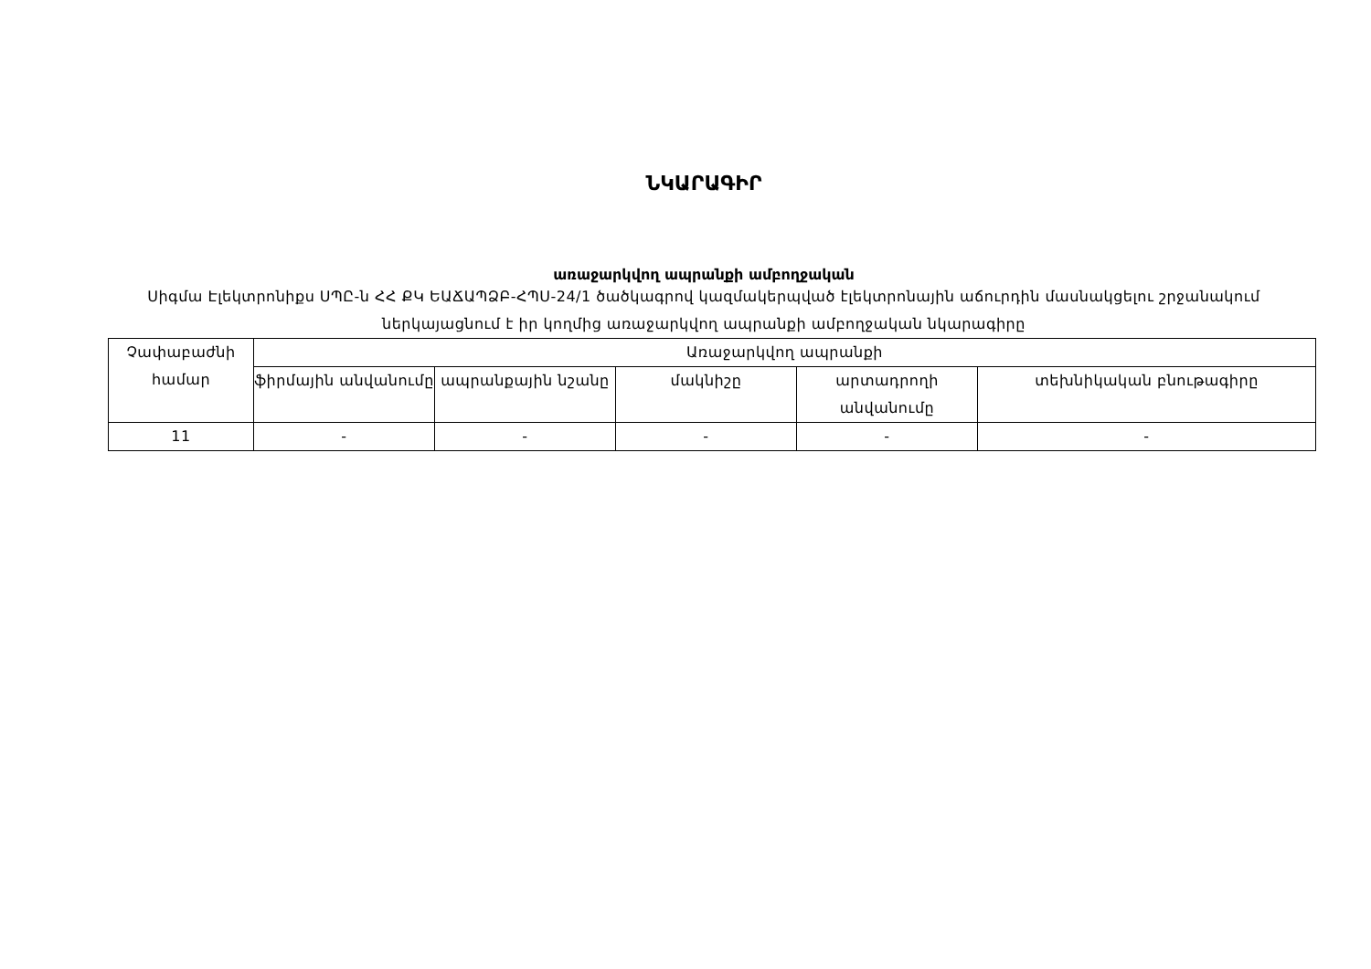ՆԿԱՐԱԳԻՐ
առաջարկվող ապրանքի ամբողջական
Սիգմա Էլեկտրոնիքս ՍՊԸ-ն ՀՀ ՔԿ ԵԱՃԱՊՁԲ-ՀՊՍ-24/1 ծածկագրով կազմակերպված էլեկտրոնային աճուրդին մասնակցելու շրջանակում ներկայացնում է իր կողմից առաջարկվող ապրանքի ամբողջական նկարագիրը
| Չափաբաժնի համար | Առաջարկվող ապրանքի | | | | |
| --- | --- | --- | --- | --- | --- |
| | ֆիրմային անվանումը | ապրանքային նշանը | մակնիշը | արտադրողի անվանումը | տեխնիկական բնութագիրը |
| 11 | - | - | - | - | - |